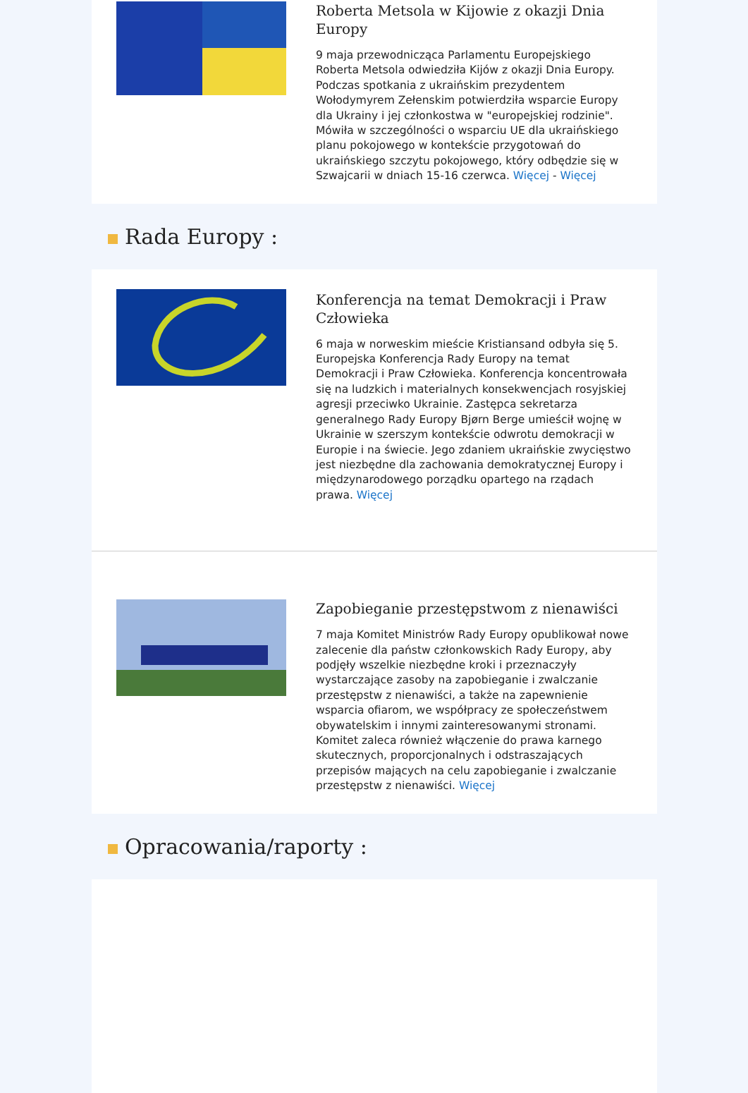Roberta Metsola w Kijowie z okazji Dnia Europy
9 maja przewodnicząca Parlamentu Europejskiego Roberta Metsola odwiedziła Kijów z okazji Dnia Europy. Podczas spotkania z ukraińskim prezydentem Wołodymyrem Zełenskim potwierdziła wsparcie Europy dla Ukrainy i jej członkostwa w "europejskiej rodzinie". Mówiła w szczególności o wsparciu UE dla ukraińskiego planu pokojowego w kontekście przygotowań do ukraińskiego szczytu pokojowego, który odbędzie się w Szwajcarii w dniach 15-16 czerwca. Więcej - Więcej
Rada Europy :
Konferencja na temat Demokracji i Praw Człowieka
6 maja w norweskim mieście Kristiansand odbyła się 5. Europejska Konferencja Rady Europy na temat Demokracji i Praw Człowieka. Konferencja koncentrowała się na ludzkich i materialnych konsekwencjach rosyjskiej agresji przeciwko Ukrainie. Zastępca sekretarza generalnego Rady Europy Bjørn Berge umieścił wojnę w Ukrainie w szerszym kontekście odwrotu demokracji w Europie i na świecie. Jego zdaniem ukraińskie zwycięstwo jest niezbędne dla zachowania demokratycznej Europy i międzynarodowego porządku opartego na rządach prawa. Więcej
Zapobieganie przestępstwom z nienawiści
7 maja Komitet Ministrów Rady Europy opublikował nowe zalecenie dla państw członkowskich Rady Europy, aby podjęły wszelkie niezbędne kroki i przeznaczyły wystarczające zasoby na zapobieganie i zwalczanie przestępstw z nienawiści, a także na zapewnienie wsparcia ofiarom, we współpracy ze społeczeństwem obywatelskim i innymi zainteresowanymi stronami. Komitet zaleca również włączenie do prawa karnego skutecznych, proporcjonalnych i odstraszających przepisów mających na celu zapobieganie i zwalczanie przestępstw z nienawiści. Więcej
Opracowania/raporty :